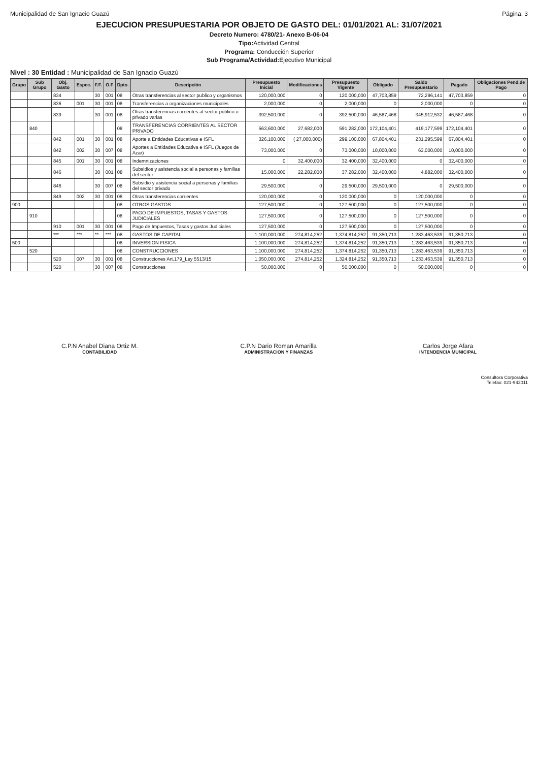Municipalidad de San Ignacio Guazú Página: 3
EJECUCION PRESUPUESTARIA POR OBJETO DE GASTO DEL: 01/01/2021 AL: 31/07/2021
Decreto Numero: 4780/21- Anexo B-06-04
Tipo: Actividad Central
Programa: Conducción Superior
Sub Programa/Actividad: Ejecutivo Municipal
Nivel : 30 Entidad : Municipalidad de San Ignacio Guazú
| Grupo | Sub Grupo | Obj. Gasto | Espec. | F.F. | O.F | Dpto. | Descripción | Presupuesto Inicial | Modificaciones | Presupuesto Vigente | Obligado | Saldo Presupuestario | Pagado | Obligaciones Pend.de Pago |
| --- | --- | --- | --- | --- | --- | --- | --- | --- | --- | --- | --- | --- | --- | --- |
| | | 834 | | 30 | 001 | 08 | Otras transferencias al sector publico y organismos | 120,000,000 | 0 | 120,000,000 | 47,703,859 | 72,296,141 | 47,703,859 | 0 |
| | | 836 | 001 | 30 | 001 | 08 | Transferencias a organizaciones municipales | 2,000,000 | 0 | 2,000,000 | 0 | 2,000,000 | 0 | 0 |
| | | 839 | | 30 | 001 | 08 | Otras transferencias corrientes al sector público o privado varias | 392,500,000 | 0 | 392,500,000 | 46,587,468 | 345,912,532 | 46,587,468 | 0 |
| | 840 | | | | | 08 | TRANSFERENCIAS CORRIENTES AL SECTOR PRIVADO | 563,600,000 | 27,682,000 | 591,282,000 | 172,104,401 | 419,177,599 | 172,104,401 | 0 |
| | | 842 | 001 | 30 | 001 | 08 | Aporte a Entidades Educativas e ISFL | 326,100,000 | ( 27,000,000) | 299,100,000 | 67,804,401 | 231,295,599 | 67,804,401 | 0 |
| | | 842 | 002 | 30 | 007 | 08 | Aportes a Entidades Educativa e ISFL (Juegos de Azar) | 73,000,000 | 0 | 73,000,000 | 10,000,000 | 63,000,000 | 10,000,000 | 0 |
| | | 845 | 001 | 30 | 001 | 08 | Indemnizaciones | 0 | 32,400,000 | 32,400,000 | 32,400,000 | 0 | 32,400,000 | 0 |
| | | 846 | | 30 | 001 | 08 | Subsidios y asistencia social a personas y familias del sector | 15,000,000 | 22,282,000 | 37,282,000 | 32,400,000 | 4,882,000 | 32,400,000 | 0 |
| | | 846 | | 30 | 007 | 08 | Subsidio y asistencia social a personas y familias del sector privado | 29,500,000 | 0 | 29,500,000 | 29,500,000 | 0 | 29,500,000 | 0 |
| | | 849 | 002 | 30 | 001 | 08 | Otras transferencias corrientes | 120,000,000 | 0 | 120,000,000 | 0 | 120,000,000 | 0 | 0 |
| 900 | | | | | | 08 | OTROS GASTOS | 127,500,000 | 0 | 127,500,000 | 0 | 127,500,000 | 0 | 0 |
| | 910 | | | | | 08 | PAGO DE IMPUESTOS, TASAS Y GASTOS JUDICIALES | 127,500,000 | 0 | 127,500,000 | 0 | 127,500,000 | 0 | 0 |
| | | 910 | 001 | 30 | 001 | 08 | Pago de Impuestos, Tasas y gastos Judiciales | 127,500,000 | 0 | 127,500,000 | 0 | 127,500,000 | 0 | 0 |
| | | *** | *** | ** | *** | 08 | GASTOS DE CAPITAL | 1,100,000,000 | 274,814,252 | 1,374,814,252 | 91,350,713 | 1,283,463,539 | 91,350,713 | 0 |
| 500 | | | | | | 08 | INVERSION FISICA | 1,100,000,000 | 274,814,252 | 1,374,814,252 | 91,350,713 | 1,283,463,539 | 91,350,713 | 0 |
| | 520 | | | | | 08 | CONSTRUCCIONES | 1,100,000,000 | 274,814,252 | 1,374,814,252 | 91,350,713 | 1,283,463,539 | 91,350,713 | 0 |
| | | 520 | 007 | 30 | 001 | 08 | Construcciones Art.179_Ley 5513/15 | 1,050,000,000 | 274,814,252 | 1,324,814,252 | 91,350,713 | 1,233,463,539 | 91,350,713 | 0 |
| | | 520 | | 30 | 007 | 08 | Construcciones | 50,000,000 | 0 | 50,000,000 | 0 | 50,000,000 | 0 | 0 |
C.P.N Anabel Diana Ortiz M.
CONTABILIDAD
C.P.N Dario Roman Amarilla
ADMINISTRACION Y FINANZAS
Carlos Jorge Afara
INTENDENCIA MUNICIPAL
Consultora Corporativa
Telefax: 021-942011